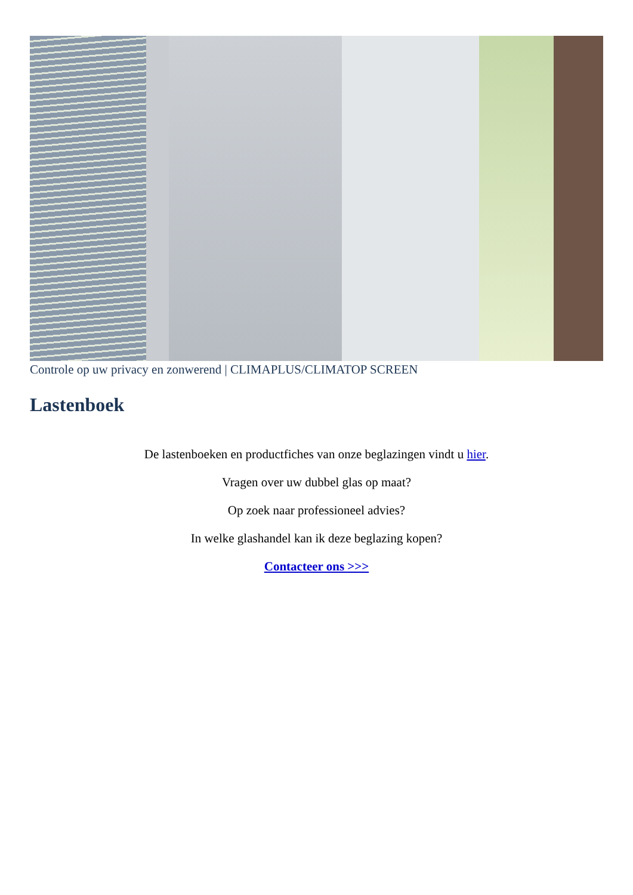Controle op uw privacy en zonwerend | CLIMAPLUS/CLIMATOP SCREEN
Lastenboek
De lastenboeken en productfiches van onze beglazingen vindt u hier.
Vragen over uw dubbel glas op maat?
Op zoek naar professioneel advies?
In welke glashandel kan ik deze beglazing kopen?
Contacteer ons >>>